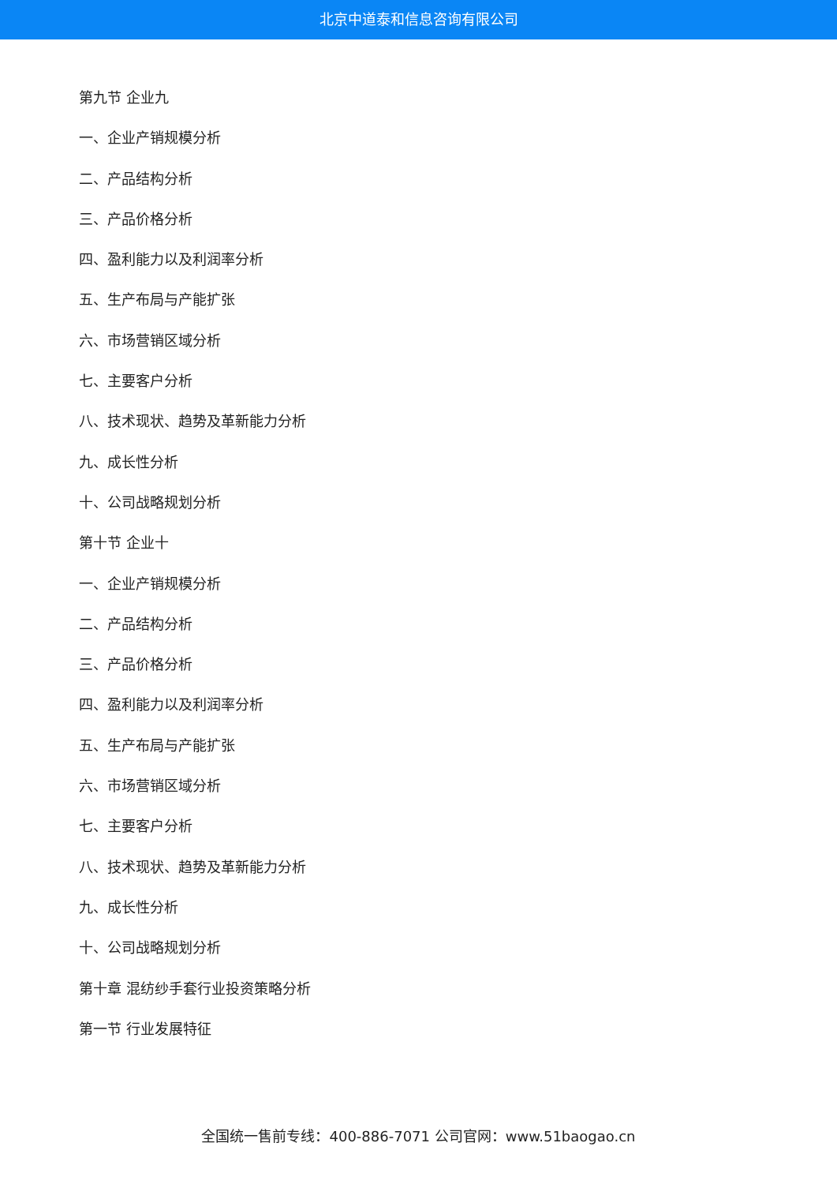北京中道泰和信息咨询有限公司
第九节 企业九
一、企业产销规模分析
二、产品结构分析
三、产品价格分析
四、盈利能力以及利润率分析
五、生产布局与产能扩张
六、市场营销区域分析
七、主要客户分析
八、技术现状、趋势及革新能力分析
九、成长性分析
十、公司战略规划分析
第十节 企业十
一、企业产销规模分析
二、产品结构分析
三、产品价格分析
四、盈利能力以及利润率分析
五、生产布局与产能扩张
六、市场营销区域分析
七、主要客户分析
八、技术现状、趋势及革新能力分析
九、成长性分析
十、公司战略规划分析
第十章 混纺纱手套行业投资策略分析
第一节 行业发展特征
全国统一售前专线：400-886-7071 公司官网：www.51baogao.cn